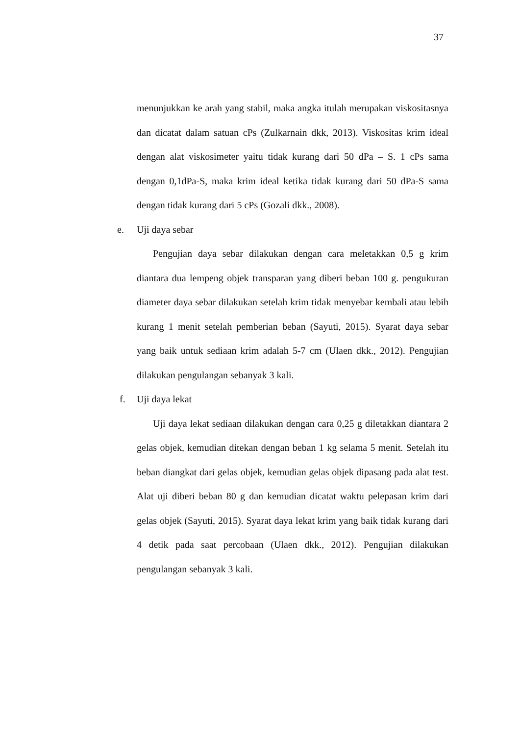37
menunjukkan ke arah yang stabil, maka angka itulah merupakan viskositasnya dan dicatat dalam satuan cPs (Zulkarnain dkk, 2013). Viskositas krim ideal dengan alat viskosimeter yaitu tidak kurang dari 50 dPa – S. 1 cPs sama dengan 0,1dPa-S, maka krim ideal ketika tidak kurang dari 50 dPa-S sama dengan tidak kurang dari 5 cPs (Gozali dkk., 2008).
e. Uji daya sebar
Pengujian daya sebar dilakukan dengan cara meletakkan 0,5 g krim diantara dua lempeng objek transparan yang diberi beban 100 g. pengukuran diameter daya sebar dilakukan setelah krim tidak menyebar kembali atau lebih kurang 1 menit setelah pemberian beban (Sayuti, 2015). Syarat daya sebar yang baik untuk sediaan krim adalah 5-7 cm (Ulaen dkk., 2012). Pengujian dilakukan pengulangan sebanyak 3 kali.
f. Uji daya lekat
Uji daya lekat sediaan dilakukan dengan cara 0,25 g diletakkan diantara 2 gelas objek, kemudian ditekan dengan beban 1 kg selama 5 menit. Setelah itu beban diangkat dari gelas objek, kemudian gelas objek dipasang pada alat test. Alat uji diberi beban 80 g dan kemudian dicatat waktu pelepasan krim dari gelas objek (Sayuti, 2015). Syarat daya lekat krim yang baik tidak kurang dari 4 detik pada saat percobaan (Ulaen dkk., 2012). Pengujian dilakukan pengulangan sebanyak 3 kali.